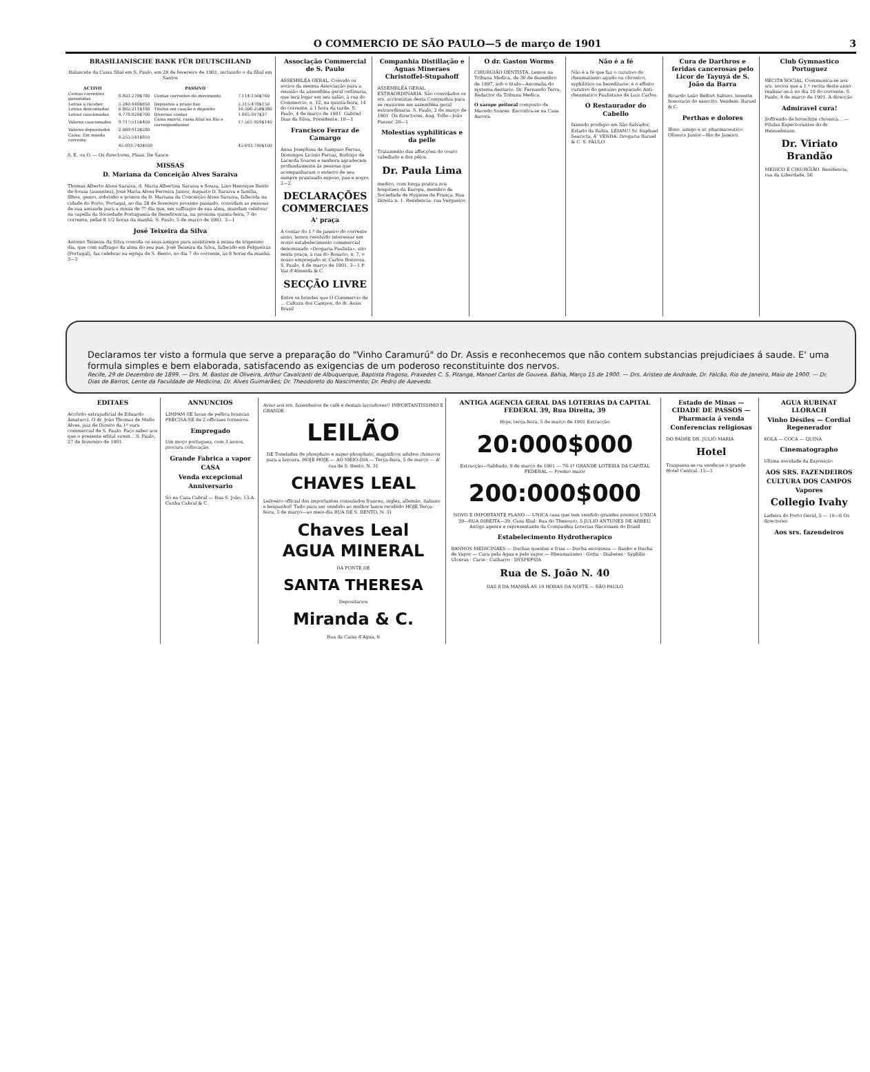O COMMERCIO DE SÃO PAULO—5 de março de 1901 3
BRASILIANISCHE BANK FÜR DEUTSCHLAND
Balancete da Caixa filial em S. Paulo, em 28 de fevereiro de 1901, incluindo o da filial em Santos
| ACTIVO | | PASSIVO | |
| --- | --- | --- | --- |
| Contas correntes garantidas | 8.803:279$780 | Contas correntes do movimento | 7.114:156$760 |
| Letras a receber | 5.240:448$650 | Depositos a prazo fixo | 2.315:478$150 |
| Letras descontadas | 6.862:211$180 | Titulos em caução e deposito | 16.506:258$380 |
| Letras caucionadas | 4.778:828$700 | Diversas contas | 1.865:917$37 |
| Valores caucionados | 9.717:515$400 | Caixa matriz, caixa filial no Rio e correspondentes | 17.561:929$140 |
| Valores depositados | 2.069:912$280 | | |
| Caixa: Em moeda corrente | 8.255:541$810 | | |
| | 45.693:740$100 | | 45.693:740$100 |
S. E. ou O. — Os directores, Plaas. De Sauce.
MISSAS
D. Mariana da Conceição Alves Saraiva
Thomas Alberto Alves Saraiva, d. Maria Albertina Saraiva e Souza, Lino Henrique Bento de Souza (ausentes), José Maria Alves Ferreira Junior, Augusto D. Saraiva e familia, filhos, genro, sobrinho e primos de D. Mariana da Conceição Alves Saraiva, fallecida na cidade do Porto, Portugal, no dia 28 de fevereiro proximo passado, convidam as pessoas de sua amizade para a missa de 7º dia que, em suffragio de sua alma, mandam celebrar na capella da Sociedade Portugueza de Beneficencia, na proxima quinta-feira, 7 do corrente, pelas 8 1/2 horas da manhã. S. Paulo, 5 de março de 1901. 3—1
José Teixeira da Silva
Antonio Teixeira da Silva convida os seus amigos para assistirem á missa de trigesimo dia, que com suffragio da alma do seu pae, José Teixeira da Silva, fallecido em Felgueiras (Portugal), faz celebrar na egreja de S. Bento, no dia 7 do corrente, ás 8 horas da manhã. 3—2
Associação Commercial de S. Paulo
ASSEMBLÉA GERAL. Convido os socios da mesma Associação para a reunião da assembléa geral ordinaria, que terá logar em seu salão, á rua do Commercio, n. 12, na quinta-feira, 14 do corrente, á 1 hora da tarde. S. Paulo, 4 de março de 1901. Gabriel Dias da Silva, Presidente. 10—1
Francisco Ferraz de Camargo
Anna Josephina de Sampaio Ferraz, Domingos Licinio Ferraz, Rodrigo de Lacerda Soares e senhora agradecem profundamente ás pessoas que acompanharam o enterro de seu sempre prantеado esposo, pae e sogro. 2—2
DECLARAÇÕES COMMERCIAES
A' praça
A contar do 1.º de janeiro do corrente anno, temos resolvido interessar em nosso estabelecimento commercial denominado «Drogaria Paulista», sito nesta praça, á rua do Rosario, n. 7, o nosso empregado sr. Carlos Bonnova. S. Paulo, 4 de março de 1901. 3—1 P. Vaz d'Almeida & C.
SECÇÃO LIVRE
Entre os brindes que O Commercio de ... Cultura dos Campos, do dr. Assis Brasil
Companhia Distillação e Aguas Mineraes Christoffel-Stupahoff
ASSEMBLÉA GERAL EXTRAORDINARIA. São convidados os srs. accionistas desta Companhia para se reunirem em assembléa geral extraordinaria. S. Paulo, 2 de março de 1901. Os directores, Aug. Tolle—João Panzer. 20—1
Molestias syphiliticas e da pelle
Tratamento das affecções do couro cabelludo e dos pêlos.
Dr. Paula Lima
medico, com longa pratica nos hospitaes da Europa, membro da Sociedade de Hygiene de França. Rua Direita n. 1. Residencia: rua Vergueiro.
O dr. Gaston Worms
CIRURGIÃO DENTISTA. Lemos na Tribuna Medica, de 30 de dezembro de 1897, sob o titulo—Anomalia do systema dentario. Dr. Fernando Terra, Redactor da Tribuna Medica.
O xarope peitoral composto de Macedo Soares. Encontra-se na Casa Aurora.
Não é a fé
Não é a fé que faz o curativo do rheumatismo agudo ou chronico, syphilitico ou hereditario: é o effeito curativo do genuino preparado Anti-rheumatico Paulistano de Luiz Carlos.
O Restaurador do Cabello
fazendo prodigio em São Salvador, Estado da Bahia. LEIAM!! Sr. Raphael Seacicta. A' VENDA: Drogaria Baruel & C. S. PAULO
Cura de Darthros e feridas cancerosas pelo Licor de Tayuyá de S. João da Barra
Ricardo Leão Belfort Sabino, tenente honorario do exercito. Vendem: Baruel & C.
Perthas e dolores
Illmo. amigo e sr. pharmaceutico Oliveira Junior—Rio de Janeiro.
Club Gymnastico Portuguez
RECITA SOCIAL. Communica-se aos srs. socios que a 1.ª recita deste anno realisar-se-á no dia 10 do corrente. S. Paulo, 4 de março de 1901. A direcção
Admiravel cura!
Soffrendo de bronchite chronica... —Pilulas Expectorantes do dr. Heinzelmann.
Dr. Viriato Brandão
MEDICO E CIRURGIÃO. Residencia, rua da Liberdade, 56.
Declaramos ter visto a formula que serve a preparação do "Vinho Caramurú" do Dr. Assis e reconhecemos que não contem substancias prejudiciaes á saude. E' uma formula simples e bem elaborada, satisfacendo as exigencias de um poderoso reconstituinte dos nervos.
Recife, 29 de Dezembro de 1899. — Drs. M. Bastos de Oliveira, Arthur Cavalcanti de Albuquerque, Baptista Fragoso, Praxedes C. S. Pitanga, Manoel Carlos de Gouvea. Bahia, Março 15 de 1900. — Drs. Aristeo de Andrade, Dr. Falcão. Rio de Janeiro, Maio de 1900. — Dr. Dias de Barros, Lente da Faculdade de Medicina; Dr. Alves Guimarães; Dr. Theodoreto do Nascimento; Dr. Pedro de Azevedo.
EDITAES
Accôrdo extrajudicial de Eduardo Amatucci. O dr. João Thomaz de Mello Alves, juiz de Direito da 1ª vara commercial de S. Paulo. Faço saber aos que o presente edital virem... S. Paulo, 27 de fevereiro de 1901.
ANNUNCIOS
LIMPAM-SE luvas de pellica brancas. PRECISA-SE de 2 officiaes torneiros.
Empregado
Um moço portuguez, com 3 annos, procura collocação.
Grande Fabrica a vapor
CASA
Venda excepcional
Anniversario
Só na Casa Cabral — Rua S. João, 13-A. Cunha Cabral & C.
Aviso aos srs. fazendeiros de café e demais lavradores!! IMPORTANTISSIMO E GRANDE
LEILÃO
DE Toneladas de phosphato e super-phosphato, magnificos adubos chimicos para a lavoura. HOJE HOJE — AO MEIO-DIA — Terça-feira, 5 de março — A' rua de S. Bento, N. 31
CHAVES LEAL
Leiloeiro official dos importantes consulados francez, inglez, allemão, italiano e hespanhol! Tudo para ser vendido ao melhor lance recebido HOJE Terça-feira, 5 de março—ao meio-dia RUA DE S. BENTO, N. 31
Chaves Leal
AGUA MINERAL
DA FONTE DE
SANTA THERESA
Depositarios
Miranda & C.
Rua da Caixa d'Agua, 6
ANTIGA AGENCIA GERAL DAS LOTERIAS DA CAPITAL FEDERAL 39, Rua Direita, 39
Hoje, terça-feira, 5 de março de 1901 Extracção
20:000$000
Extracção—Sabbado, 9 de março de 1901 — 76-1ª GRANDE LOTERIA DA CAPITAL FEDERAL — Premio maior
200:000$000
NOVO E IMPORTANTE PLANO — UNICA casa que tem vendido grandes premios UNICA 39—RUA DIREITA—39. Casa filial: Rua do Thesouro, 5 JULIO ANTUNES DE ABREU. Antigo agente e representante da Companhia Loterias Nacionaes do Brasil
Estabelecimento Hydrotherapico
BANHOS MEDICINAES — Duchas quentes e frias — Ducha escosseza — Banho e Ducha de Vapor — Cura pela Agua e pelo vapor — Rheumatismo · Gotta · Diabetes · Syphilis · Ulceras · Carie · Catharro · DYSPEPSIA
Rua de S. João N. 40
DAS 8 DA MANHÃ AS 10 HORAS DA NOITE — SÃO PAULO
Estado de Minas — CIDADE DE PASSOS — Pharmacia á venda
Conferencias religiosas
DO PADRE DR. JULIO MARIA
Hotel
Traspassa-se ou vende-se o grande Hotel Central. 15—1
AGUA RUBINAT LLORACH
Vinho Désiles — Cordial Regenerador
KOLA — COCA — QUINA
Cinematographo
Ultima novidade da Exposição
AOS SRS. FAZENDEIROS
CULTURA DOS CAMPOS
Vapores
Collegio Ivahy
Ladeira do Porto Geral, 5 — 10—6 Os directores
Aos srs. fazendeiros